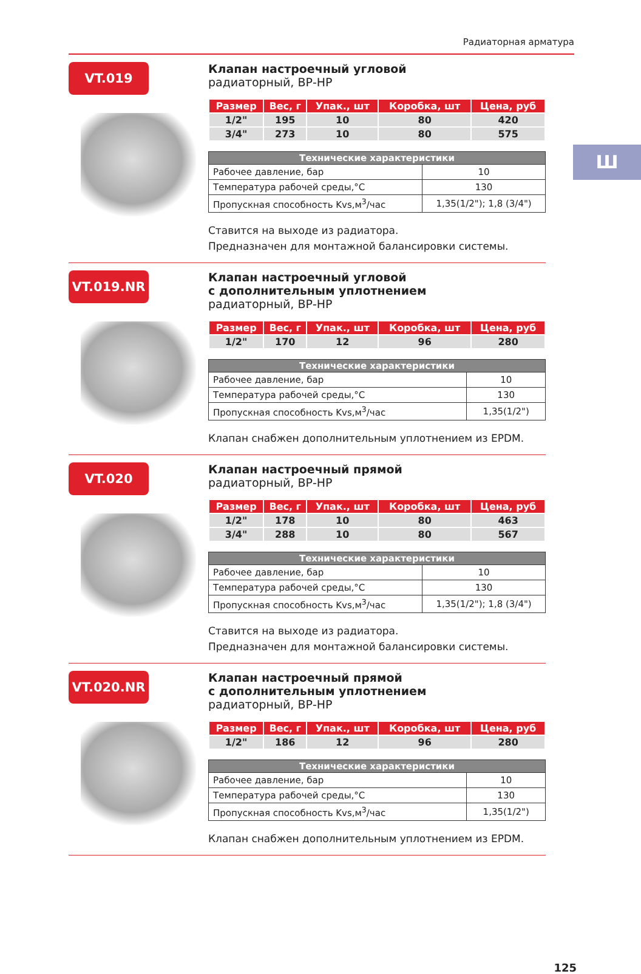Радиаторная арматура
Ш
VT.019
Клапан настроечный угловой
радиаторный, ВР-НР
| Размер | Вес, г | Упак., шт | Коробка, шт | Цена, руб |
| --- | --- | --- | --- | --- |
| 1/2" | 195 | 10 | 80 | 420 |
| 3/4" | 273 | 10 | 80 | 575 |
| Технические характеристики | |
| --- | --- |
| Рабочее давление, бар | 10 |
| Температура рабочей среды,°С | 130 |
| Пропускная способность Kvs,м<sup>3</sup>/час | 1,35(1/2"); 1,8 (3/4") |
Ставится на выходе из радиатора.
Предназначен для монтажной балансировки системы.
VT.019.NR
Клапан настроечный угловой
с дополнительным уплотнением
радиаторный, ВР-НР
| Размер | Вес, г | Упак., шт | Коробка, шт | Цена, руб |
| --- | --- | --- | --- | --- |
| 1/2" | 170 | 12 | 96 | 280 |
| Технические характеристики | |
| --- | --- |
| Рабочее давление, бар | 10 |
| Температура рабочей среды,°С | 130 |
| Пропускная способность Kvs,м<sup>3</sup>/час | 1,35(1/2") |
Клапан снабжен дополнительным уплотнением из EPDM.
VT.020
Клапан настроечный прямой
радиаторный, ВР-НР
| Размер | Вес, г | Упак., шт | Коробка, шт | Цена, руб |
| --- | --- | --- | --- | --- |
| 1/2" | 178 | 10 | 80 | 463 |
| 3/4" | 288 | 10 | 80 | 567 |
| Технические характеристики | |
| --- | --- |
| Рабочее давление, бар | 10 |
| Температура рабочей среды,°С | 130 |
| Пропускная способность Kvs,м<sup>3</sup>/час | 1,35(1/2"); 1,8 (3/4") |
Ставится на выходе из радиатора.
Предназначен для монтажной балансировки системы.
VT.020.NR
Клапан настроечный прямой
с дополнительным уплотнением
радиаторный, ВР-НР
| Размер | Вес, г | Упак., шт | Коробка, шт | Цена, руб |
| --- | --- | --- | --- | --- |
| 1/2" | 186 | 12 | 96 | 280 |
| Технические характеристики | |
| --- | --- |
| Рабочее давление, бар | 10 |
| Температура рабочей среды,°С | 130 |
| Пропускная способность Kvs,м<sup>3</sup>/час | 1,35(1/2") |
Клапан снабжен дополнительным уплотнением из EPDM.
125